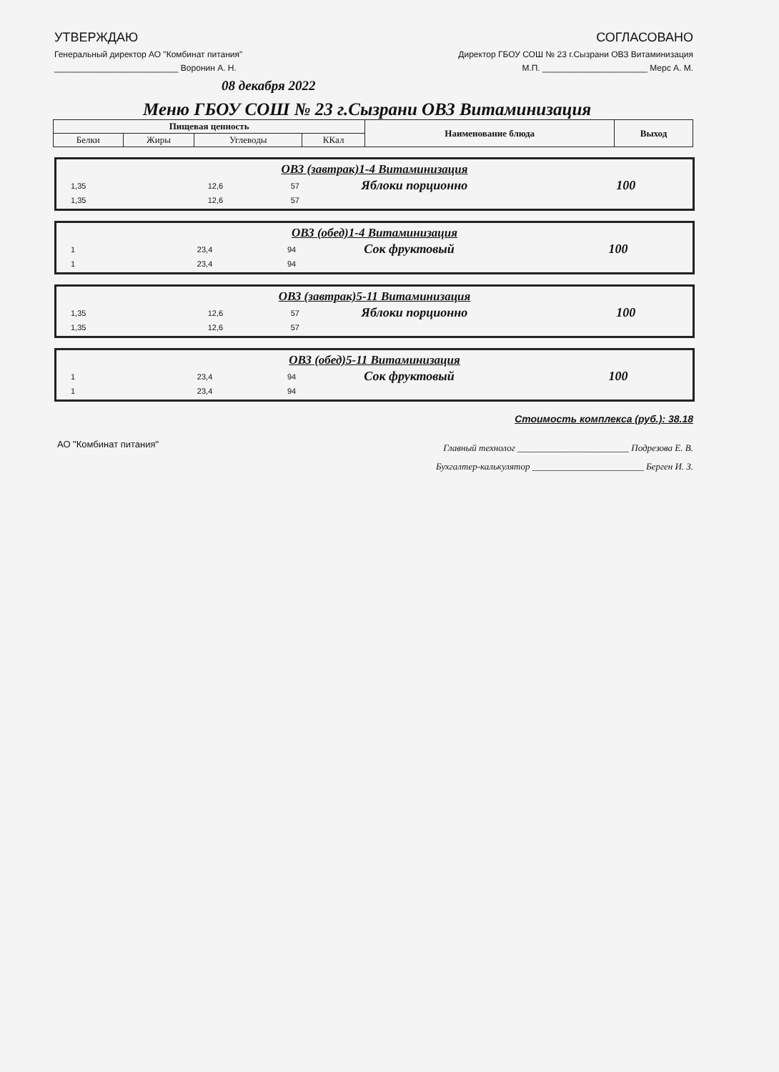УТВЕРЖДАЮ
Генеральный директор АО "Комбинат питания"
__________________________ Воронин А. Н.
СОГЛАСОВАНО
Директор ГБОУ СОШ № 23 г.Сызрани ОВЗ Витаминизация
М.П. ______________________ Мерс А. М.
08 декабря 2022
Меню ГБОУ СОШ № 23 г.Сызрани ОВЗ Витаминизация
| Пищевая ценность | | | | Наименование блюда | Выход |
| --- | --- | --- | --- | --- | --- |
| Белки | Жиры | Углеводы | ККал | | |
ОВЗ (завтрак)1-4 Витаминизация
| 1,35 | | 12,6 | 57 | Яблоки порционно | 100 |
| 1,35 | | 12,6 | 57 | | |
ОВЗ (обед)1-4 Витаминизация
| 1 | | 23,4 | 94 | Сок фруктовый | 100 |
| 1 | | 23,4 | 94 | | |
ОВЗ (завтрак)5-11 Витаминизация
| 1,35 | | 12,6 | 57 | Яблоки порционно | 100 |
| 1,35 | | 12,6 | 57 | | |
ОВЗ (обед)5-11 Витаминизация
| 1 | | 23,4 | 94 | Сок фруктовый | 100 |
| 1 | | 23,4 | 94 | | |
Стоимость комплекса (руб.): 38.18
АО "Комбинат питания"
Главный технолог ________________________ Подрезова Е. В.
Бухгалтер-калькулятор ________________________ Берген И. З.